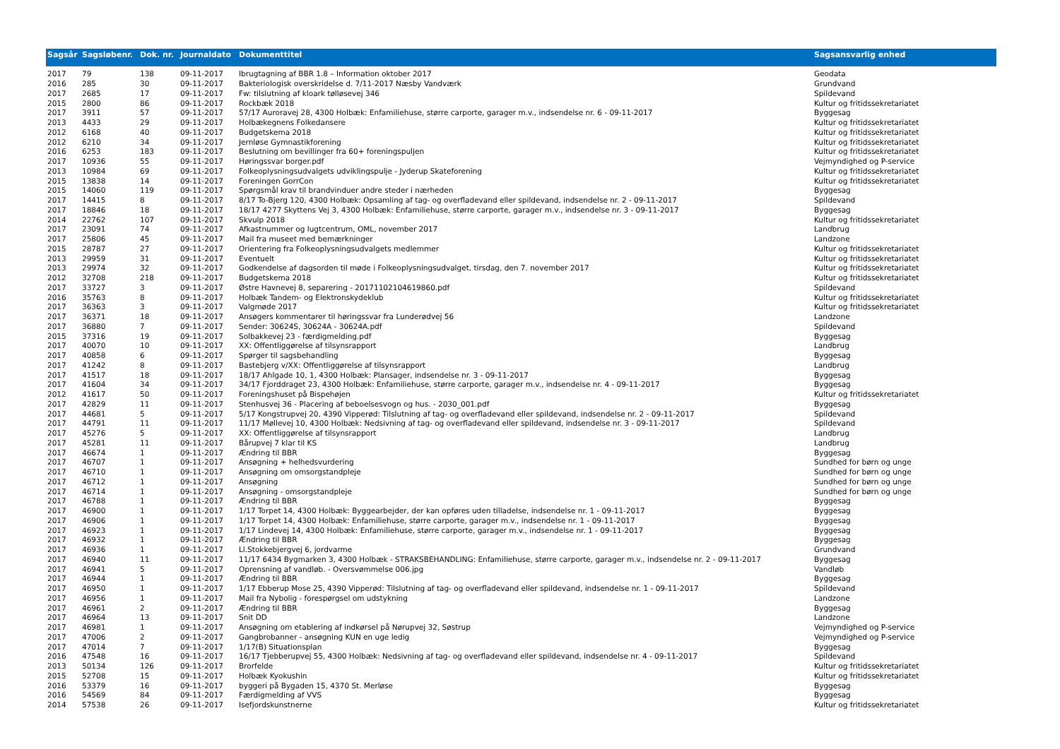| Sagsår | Sagsløbenr. | Dok. nr. | Journaldato | Dokumenttitel | Sagsansvarlig enhed |
| --- | --- | --- | --- | --- | --- |
| 2017 | 79 | 138 | 09-11-2017 | Ibrugtagning af BBR 1.8 – Information oktober 2017 | Geodata |
| 2016 | 285 | 30 | 09-11-2017 | Bakteriologisk overskridelse d. 7/11-2017 Næsby Vandværk | Grundvand |
| 2017 | 2685 | 17 | 09-11-2017 | Fw: tilslutning af kloark tølløsevej 346 | Spildevand |
| 2015 | 2800 | 86 | 09-11-2017 | Rockbæk 2018 | Kultur og fritidssekretariatet |
| 2017 | 3911 | 57 | 09-11-2017 | 57/17 Auroravej 28, 4300 Holbæk: Enfamiliehuse, større carporte, garager m.v., indsendelse nr. 6 - 09-11-2017 | Byggesag |
| 2013 | 4433 | 29 | 09-11-2017 | Holbækegnens Folkedansere | Kultur og fritidssekretariatet |
| 2012 | 6168 | 40 | 09-11-2017 | Budgetskema 2018 | Kultur og fritidssekretariatet |
| 2012 | 6210 | 34 | 09-11-2017 | Jernløse Gymnastikforening | Kultur og fritidssekretariatet |
| 2016 | 6253 | 183 | 09-11-2017 | Beslutning om bevillinger fra 60+ foreningspuljen | Kultur og fritidssekretariatet |
| 2017 | 10936 | 55 | 09-11-2017 | Høringssvar borger.pdf | Vejmyndighed og P-service |
| 2013 | 10984 | 69 | 09-11-2017 | Folkeoplysningsudvalgets udviklingspulje - Jyderup Skateforening | Kultur og fritidssekretariatet |
| 2015 | 13838 | 14 | 09-11-2017 | Foreningen GorrCon | Kultur og fritidssekretariatet |
| 2015 | 14060 | 119 | 09-11-2017 | Spørgsmål krav til brandvinduer andre steder i nærheden | Byggesag |
| 2017 | 14415 | 8 | 09-11-2017 | 8/17 To-Bjerg 120, 4300 Holbæk: Opsamling af tag- og overfladevand eller spildevand, indsendelse nr. 2 - 09-11-2017 | Spildevand |
| 2017 | 18846 | 18 | 09-11-2017 | 18/17 4277 Skyttens Vej 3, 4300 Holbæk: Enfamiliehuse, større carporte, garager m.v., indsendelse nr. 3 - 09-11-2017 | Byggesag |
| 2014 | 22762 | 107 | 09-11-2017 | Skvulp 2018 | Kultur og fritidssekretariatet |
| 2017 | 23091 | 74 | 09-11-2017 | Afkastnummer og lugtcentrum, OML, november 2017 | Landbrug |
| 2017 | 25806 | 45 | 09-11-2017 | Mail fra museet med bemærkninger | Landzone |
| 2015 | 28787 | 27 | 09-11-2017 | Orientering fra Folkeoplysningsudvalgets medlemmer | Kultur og fritidssekretariatet |
| 2013 | 29959 | 31 | 09-11-2017 | Eventuelt | Kultur og fritidssekretariatet |
| 2013 | 29974 | 32 | 09-11-2017 | Godkendelse af dagsorden til møde i Folkeoplysningsudvalget, tirsdag, den 7. november 2017 | Kultur og fritidssekretariatet |
| 2012 | 32708 | 218 | 09-11-2017 | Budgetskema 2018 | Kultur og fritidssekretariatet |
| 2017 | 33727 | 3 | 09-11-2017 | Østre Havnevej 8, separering - 20171102104619860.pdf | Spildevand |
| 2016 | 35763 | 8 | 09-11-2017 | Holbæk Tandem- og Elektronskydeklub | Kultur og fritidssekretariatet |
| 2017 | 36363 | 3 | 09-11-2017 | Valgmøde 2017 | Kultur og fritidssekretariatet |
| 2017 | 36371 | 18 | 09-11-2017 | Ansøgers kommentarer til høringssvar fra Lunderødvej 56 | Landzone |
| 2017 | 36880 | 7 | 09-11-2017 | Sender: 30624S, 30624A - 30624A.pdf | Spildevand |
| 2015 | 37316 | 19 | 09-11-2017 | Solbakkevej 23 - færdigmelding.pdf | Byggesag |
| 2017 | 40070 | 10 | 09-11-2017 | XX: Offentliggørelse af tilsynsrapport | Landbrug |
| 2017 | 40858 | 6 | 09-11-2017 | Spørger til sagsbehandling | Byggesag |
| 2017 | 41242 | 8 | 09-11-2017 | Bastebjerg v/XX: Offentliggørelse af tilsynsrapport | Landbrug |
| 2017 | 41517 | 18 | 09-11-2017 | 18/17 Ahlgade 10, 1, 4300 Holbæk: Plansager, indsendelse nr. 3 - 09-11-2017 | Byggesag |
| 2017 | 41604 | 34 | 09-11-2017 | 34/17 Fjorddraget 23, 4300 Holbæk: Enfamiliehuse, større carporte, garager m.v., indsendelse nr. 4 - 09-11-2017 | Byggesag |
| 2012 | 41617 | 50 | 09-11-2017 | Foreningshuset på Bispehøjen | Kultur og fritidssekretariatet |
| 2017 | 42829 | 11 | 09-11-2017 | Stenhusvej 36 - Placering af beboelsesvogn og hus. - 2030_001.pdf | Byggesag |
| 2017 | 44681 | 5 | 09-11-2017 | 5/17 Kongstrupvej 20, 4390 Vipperød: Tilslutning af tag- og overfladevand eller spildevand, indsendelse nr. 2 - 09-11-2017 | Spildevand |
| 2017 | 44791 | 11 | 09-11-2017 | 11/17 Møllevej 10, 4300 Holbæk: Nedsivning af tag- og overfladevand eller spildevand, indsendelse nr. 3 - 09-11-2017 | Spildevand |
| 2017 | 45276 | 5 | 09-11-2017 | XX: Offentliggørelse af tilsynsrapport | Landbrug |
| 2017 | 45281 | 11 | 09-11-2017 | Bårupvej 7 klar til KS | Landbrug |
| 2017 | 46674 | 1 | 09-11-2017 | Ændring til BBR | Byggesag |
| 2017 | 46707 | 1 | 09-11-2017 | Ansøgning + helhedsvurdering | Sundhed for børn og unge |
| 2017 | 46710 | 1 | 09-11-2017 | Ansøgning om omsorgstandpleje | Sundhed for børn og unge |
| 2017 | 46712 | 1 | 09-11-2017 | Ansøgning | Sundhed for børn og unge |
| 2017 | 46714 | 1 | 09-11-2017 | Ansøgning - omsorgstandpleje | Sundhed for børn og unge |
| 2017 | 46788 | 1 | 09-11-2017 | Ændring til BBR | Byggesag |
| 2017 | 46900 | 1 | 09-11-2017 | 1/17 Torpet 14, 4300 Holbæk: Byggearbejder, der kan opføres uden tilladelse, indsendelse nr. 1 - 09-11-2017 | Byggesag |
| 2017 | 46906 | 1 | 09-11-2017 | 1/17 Torpet 14, 4300 Holbæk: Enfamiliehuse, større carporte, garager m.v., indsendelse nr. 1 - 09-11-2017 | Byggesag |
| 2017 | 46923 | 1 | 09-11-2017 | 1/17 Lindevej 14, 4300 Holbæk: Enfamiliehuse, større carporte, garager m.v., indsendelse nr. 1 - 09-11-2017 | Byggesag |
| 2017 | 46932 | 1 | 09-11-2017 | Ændring til BBR | Byggesag |
| 2017 | 46936 | 1 | 09-11-2017 | Ll.Stokkebjergvej 6, jordvarme | Grundvand |
| 2017 | 46940 | 11 | 09-11-2017 | 11/17 6434 Bygmarken 3, 4300 Holbæk - STRAKSBEHANDLING: Enfamiliehuse, større carporte, garager m.v., indsendelse nr. 2 - 09-11-2017 | Byggesag |
| 2017 | 46941 | 5 | 09-11-2017 | Oprensning af vandløb. - Oversvømmelse 006.jpg | Vandløb |
| 2017 | 46944 | 1 | 09-11-2017 | Ændring til BBR | Byggesag |
| 2017 | 46950 | 1 | 09-11-2017 | 1/17 Ebberup Mose 25, 4390 Vipperød: Tilslutning af tag- og overfladevand eller spildevand, indsendelse nr. 1 - 09-11-2017 | Spildevand |
| 2017 | 46956 | 1 | 09-11-2017 | Mail fra Nybolig - forespørgsel om udstykning | Landzone |
| 2017 | 46961 | 2 | 09-11-2017 | Ændring til BBR | Byggesag |
| 2017 | 46964 | 13 | 09-11-2017 | Snit DD | Landzone |
| 2017 | 46981 | 1 | 09-11-2017 | Ansøgning om etablering af indkørsel på Nørupvej 32, Søstrup | Vejmyndighed og P-service |
| 2017 | 47006 | 2 | 09-11-2017 | Gangbrobanner - ansøgning KUN en uge ledig | Vejmyndighed og P-service |
| 2017 | 47014 | 7 | 09-11-2017 | 1/17(B) Situationsplan | Byggesag |
| 2016 | 47548 | 16 | 09-11-2017 | 16/17 Tjebberupvej 55, 4300 Holbæk: Nedsivning af tag- og overfladevand eller spildevand, indsendelse nr. 4 - 09-11-2017 | Spildevand |
| 2013 | 50134 | 126 | 09-11-2017 | Brorfelde | Kultur og fritidssekretariatet |
| 2015 | 52708 | 15 | 09-11-2017 | Holbæk Kyokushin | Kultur og fritidssekretariatet |
| 2016 | 53379 | 16 | 09-11-2017 | byggeri på Bygaden 15, 4370 St. Merløse | Byggesag |
| 2016 | 54569 | 84 | 09-11-2017 | Færdigmelding af VVS | Byggesag |
| 2014 | 57538 | 26 | 09-11-2017 | Isefjordskunstnerne | Kultur og fritidssekretariatet |